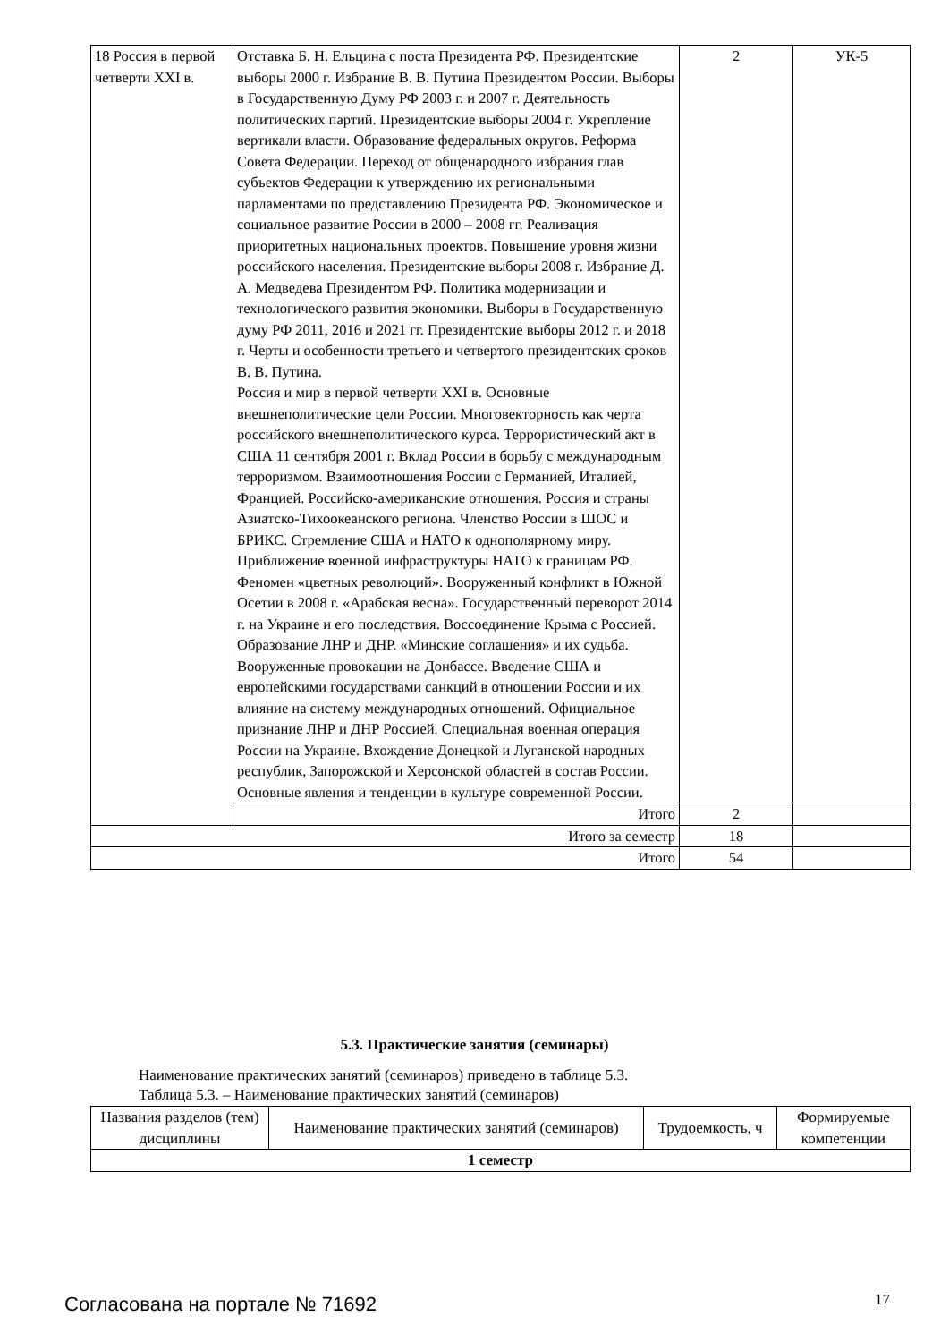| 18 Россия в первой четверти XXI в. | Отставка Б. Н. Ельцина с поста Президента РФ. Президентские выборы 2000 г. Избрание В. В. Путина Президентом России. Выборы в Государственную Думу РФ 2003 г. и 2007 г. Деятельность политических партий. Президентские выборы 2004 г. Укрепление вертикали власти. Образование федеральных округов. Реформа Совета Федерации. Переход от общенародного избрания глав субъектов Федерации к утверждению их региональными парламентами по представлению Президента РФ. Экономическое и социальное развитие России в 2000 – 2008 гг. Реализация приоритетных национальных проектов. Повышение уровня жизни российского населения. Президентские выборы 2008 г. Избрание Д. А. Медведева Президентом РФ. Политика модернизации и технологического развития экономики. Выборы в Государственную думу РФ 2011, 2016 и 2021 гг. Президентские выборы 2012 г. и 2018 г. Черты и особенности третьего и четвертого президентских сроков В. В. Путина. Россия и мир в первой четверти XXI в. Основные внешнеполитические цели России. Многовекторность как черта российского внешнеполитического курса. Террористический акт в США 11 сентября 2001 г. Вклад России в борьбу с международным терроризмом. Взаимоотношения России с Германией, Италией, Францией. Российско-американские отношения. Россия и страны Азиатско-Тихоокеанского региона. Членство России в ШОС и БРИКС. Стремление США и НАТО к однополярному миру. Приближение военной инфраструктуры НАТО к границам РФ. Феномен «цветных революций». Вооруженный конфликт в Южной Осетии в 2008 г. «Арабская весна». Государственный переворот 2014 г. на Украине и его последствия. Воссоединение Крыма с Россией. Образование ЛНР и ДНР. «Минские соглашения» и их судьба. Вооруженные провокации на Донбассе. Введение США и европейскими государствами санкций в отношении России и их влияние на систему международных отношений. Официальное признание ЛНР и ДНР Россией. Специальная военная операция России на Украине. Вхождение Донецкой и Луганской народных республик, Запорожской и Херсонской областей в состав России. Основные явления и тенденции в культуре современной России. | 2 | УК-5 |
| | Итого | 2 | |
| Итого за семестр | | 18 | |
| Итого | | 54 | |
5.3. Практические занятия (семинары)
Наименование практических занятий (семинаров) приведено в таблице 5.3.
Таблица 5.3. – Наименование практических занятий (семинаров)
| Названия разделов (тем) дисциплины | Наименование практических занятий (семинаров) | Трудоемкость, ч | Формируемые компетенции |
| --- | --- | --- | --- |
| 1 семестр | | | |
Согласована на портале № 71692 17